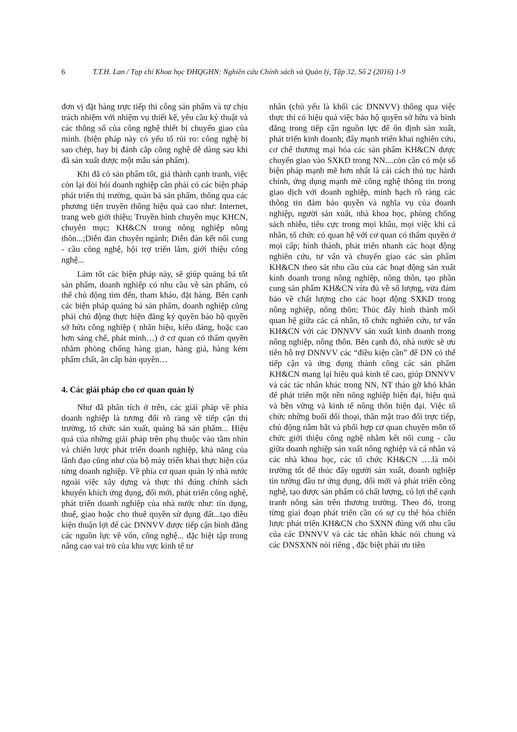6 T.T.H. Lan / Tạp chí Khoa học ĐHQGHN: Nghiên cứu Chính sách và Quản lý, Tập 32, Số 2 (2016) 1-9
đơn vị đặt hàng trực tiếp thi công sản phẩm và tự chịu trách nhiệm với nhiệm vụ thiết kế, yêu cầu kỷ thuật và các thông số của công nghệ thiết bị chuyển giao của mình. (biện pháp này có yếu tố rủi ro: công nghệ bị sao chép, hay bị đánh cắp công nghệ dễ dàng sau khi đã sản xuất được một mẫu sản phẩm).
Khi đã có sản phẩm tốt, giá thành cạnh tranh, việc còn lại đòi hỏi doanh nghiệp cần phải có các biện pháp phát triển thị trường, quản bá sản phẩm, thông qua các phương tiện truyền thông hiệu quả cao như: Internet, trang web giới thiệu; Truyền hình chuyên mục KHCN, chuyên mục; KH&CN trong nông nghiệp nông thôn...;Diễn đàn chuyên ngành; Diễn đàn kết nối cung - cầu công nghệ, hội trợ triển lãm, giới thiệu công nghệ...
Làm tốt các biện pháp này, sẽ giúp quảng bá tốt sản phẩm, doanh nghiệp có nhu cầu về sản phẩm, có thể chủ động tìm đến, tham khảo, đặt hàng. Bên cạnh các biện pháp quảng bá sản phẩm, doanh nghiệp cũng phải chủ động thực hiện đăng ký quyền bảo hộ quyền sở hửu công nghiệp ( nhãn hiệu, kiểu dáng, hoặc cao hơn sáng chế, phát minh…) ở cơ quan có thẩm quyền nhằm phòng chống hàng gian, hàng giả, hàng kém phẩm chất, ăn cắp bản quyền…
4. Các giải pháp cho cơ quan quản lý
Như đã phân tích ở trên, các giải pháp về phía doanh nghiệp là tương đối rõ ràng về tiếp cận thị trường, tổ chức sản xuất, quảng bá sản phẩm... Hiệu quả của những giải pháp trên phụ thuộc vào tầm nhìn và chiến lược phát triển doanh nghiệp, khả năng của lãnh đạo cũng như của bộ máy triển khai thực hiện của từng doanh nghiệp. Về phía cơ quan quản lý nhà nước ngoài việc xây dựng và thực thi đúng chính sách khuyến khích ứng dụng, đổi mới, phát triển công nghệ, phát triển doanh nghiệp của nhà nước như: tín dụng, thuế, giao hoặc cho thuê quyền sử dụng đất...tạo điều kiện thuận lợi để các DNNVV được tiếp cận bình đẳng các nguồn lực về vốn, công nghệ... đặc biệt tập trung nâng cao vai trò của khu vực kinh tế tư
nhân (chủ yếu là khối các DNNVV) thông qua việc thực thi có hiệu quả việc bảo hộ quyền sở hữu và bình đẳng trong tiếp cận nguồn lực để ổn định sản xuất, phát triển kinh doanh; đẩy mạnh triển khai nghiên cứu, cơ chế thương mại hóa các sản phẩm KH&CN được chuyển giao vào SXKD trong NN....còn cần có một số biện pháp mạnh mẽ hơn nhất là cải cách thủ tục hành chính, ứng dụng mạnh mẽ công nghệ thông tin trong giao dịch với doanh nghiệp, minh bạch rõ ràng các thông tin đảm bảo quyền và nghĩa vụ của doanh nghiệp, người sản xuất, nhà khoa học, phòng chống sách nhiễu, tiêu cực trong mọi khâu, mọi việc khi cá nhân, tổ chức có quan hệ với cơ quan có thẩm quyền ở mọi cấp; hình thành, phát triển nhanh các hoạt động nghiên cứu, tư vấn và chuyển giao các sản phẩm KH&CN theo sát nhu cầu của các hoạt động sản xuất kinh doanh trong nông nghiệp, nông thôn, tạo phần cung sản phẩm KH&CN vừa đủ về số lượng, vừa đảm bảo về chất lượng cho các hoạt động SXKD trong nông nghiệp, nông thôn; Thúc đẩy hình thành mối quan hệ giữa các cá nhân, tổ chức nghiên cứu, tư vấn KH&CN với các DNNVV sản xuất kinh doanh trong nông nghiệp, nông thôn. Bên cạnh đó, nhà nước sẽ ưu tiên hỗ trợ DNNVV các “điều kiện cần” để DN có thể tiếp cận và ứng dụng thành công các sản phẩm KH&CN mang lại hiệu quả kinh tế cao, giúp DNNVV và các tác nhân khác trong NN, NT tháo gỡ khó khăn để phát triển một nền nông nghiệp hiện đại, hiệu quả và bền vững và kinh tế nông thôn hiện đại. Việc tổ chức những buổi đối thoại, thân mật trao đổi trực tiếp, chủ động nắm bắt và phối hợp cơ quan chuyên môn tổ chức giới thiệu công nghệ nhằm kết nối cung - cầu giữa doanh nghiệp sản xuất nông nghiệp và cá nhân và các nhà khoa học, các tổ chức KH&CN ….là môi trường tốt để thúc đẩy người sản xuất, doanh nghiệp tin tưởng đầu tư ứng dụng, đổi mới và phát triển công nghệ, tạo được sản phẩm có chất lượng, có lợi thế cạnh tranh nông sản trên thương trường. Theo đó, trong từng giai đoạn phát triển cần có sự cụ thể hóa chiến lược phát triển KH&CN cho SXNN đúng với nhu cầu của các DNNVV và các tác nhân khác nói chung và các DNSXNN nói riêng , đặc biệt phải ưu tiên